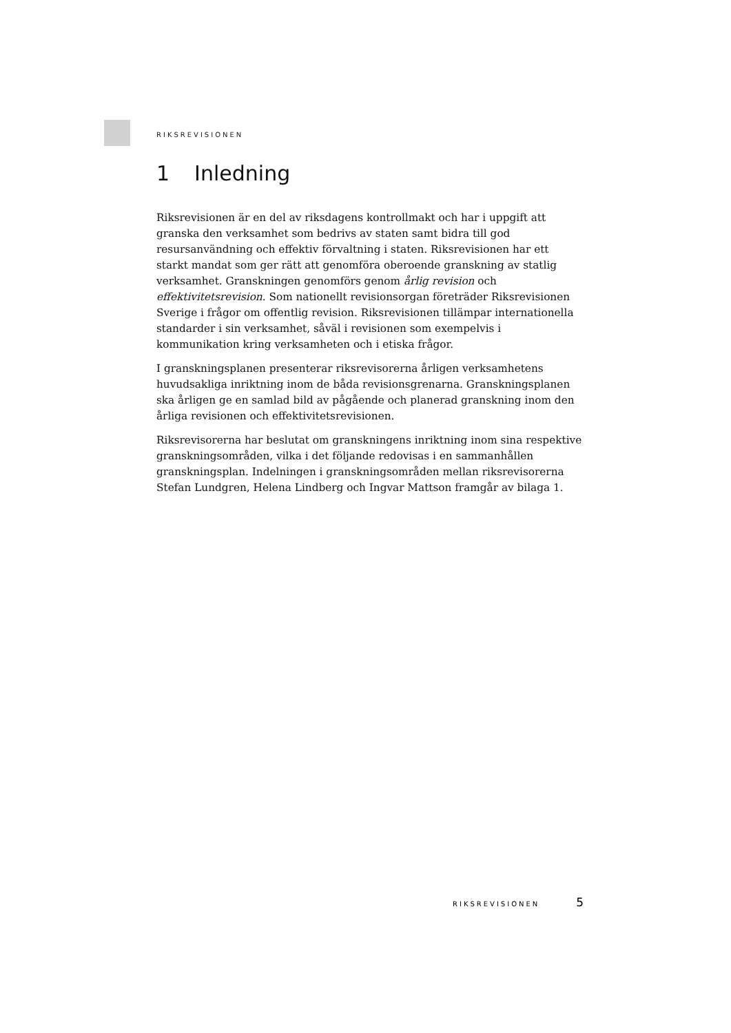RIKSREVISIONEN
1 Inledning
Riksrevisionen är en del av riksdagens kontrollmakt och har i uppgift att granska den verksamhet som bedrivs av staten samt bidra till god resursanvändning och effektiv förvaltning i staten. Riksrevisionen har ett starkt mandat som ger rätt att genomföra oberoende granskning av statlig verksamhet. Granskningen genomförs genom årlig revision och effektivitetsrevision. Som nationellt revisionsorgan företräder Riksrevisionen Sverige i frågor om offentlig revision. Riksrevisionen tillämpar internationella standarder i sin verksamhet, såväl i revisionen som exempelvis i kommunikation kring verksamheten och i etiska frågor.
I granskningsplanen presenterar riksrevisorerna årligen verksamhetens huvudsakliga inriktning inom de båda revisionsgrenarna. Granskningsplanen ska årligen ge en samlad bild av pågående och planerad granskning inom den årliga revisionen och effektivitetsrevisionen.
Riksrevisorerna har beslutat om granskningens inriktning inom sina respektive granskningsområden, vilka i det följande redovisas i en sammanhållen granskningsplan. Indelningen i granskningsområden mellan riksrevisorerna Stefan Lundgren, Helena Lindberg och Ingvar Mattson framgår av bilaga 1.
RIKSREVISIONEN 5